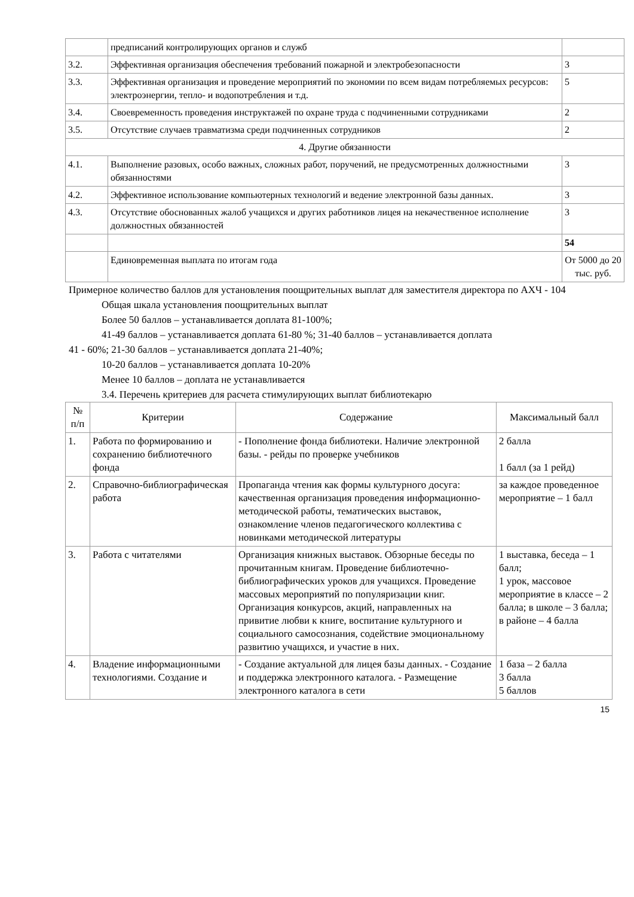| | предписаний контролирующих органов и служб | |
| 3.2. | Эффективная организация обеспечения требований пожарной и электробезопасности | 3 |
| 3.3. | Эффективная организация и проведение мероприятий по экономии по всем видам потребляемых ресурсов: электроэнергии, тепло- и водопотребления и т.д. | 5 |
| 3.4. | Своевременность проведения инструктажей по охране труда с подчиненными сотрудниками | 2 |
| 3.5. | Отсутствие случаев травматизма среди подчиненных сотрудников | 2 |
| 4. Другие обязанности | | |
| 4.1. | Выполнение разовых, особо важных, сложных работ, поручений, не предусмотренных должностными обязанностями | 3 |
| 4.2. | Эффективное использование компьютерных технологий и ведение электронной базы данных. | 3 |
| 4.3. | Отсутствие обоснованных жалоб учащихся и других работников лицея на некачественное исполнение должностных обязанностей | 3 |
| | | 54 |
| | Единовременная выплата по итогам года | От 5000 до 20 тыс. руб. |
Примерное количество баллов для установления поощрительных выплат для заместителя директора по АХЧ - 104
Общая шкала установления поощрительных выплат
Более 50 баллов – устанавливается доплата 81-100%;
41-49 баллов – устанавливается доплата 61-80 %; 31-40 баллов – устанавливается доплата
41 - 60%; 21-30 баллов – устанавливается доплата 21-40%;
10-20 баллов – устанавливается доплата 10-20%
Менее 10 баллов – доплата не устанавливается
3.4. Перечень критериев для расчета стимулирующих выплат библиотекарю
| № п/п | Критерии | Содержание | Максимальный балл |
| --- | --- | --- | --- |
| 1. | Работа по формированию и сохранению библиотечного фонда | - Пополнение фонда библиотеки. Наличие электронной базы. - рейды по проверке учебников | 2 балла 1 балл (за 1 рейд) |
| 2. | Справочно-библиографическая работа | Пропаганда чтения как формы культурного досуга: качественная организация проведения информационно-методической работы, тематических выставок, ознакомление членов педагогического коллектива с новинками методической литературы | за каждое проведенное мероприятие – 1 балл |
| 3. | Работа с читателями | Организация книжных выставок. Обзорные беседы по прочитанным книгам. Проведение библиотечно-библиографических уроков для учащихся. Проведение массовых мероприятий по популяризации книг. Организация конкурсов, акций, направленных на привитие любви к книге, воспитание культурного и социального самосознания, содействие эмоциональному развитию учащихся, и участие в них. | 1 выставка, беседа – 1 балл; 1 урок, массовое мероприятие в классе – 2 балла; в школе – 3 балла; в районе – 4 балла |
| 4. | Владение информационными технологиями. Создание и | - Создание актуальной для лицея базы данных. - Создание и поддержка электронного каталога. - Размещение электронного каталога в сети | 1 база – 2 балла 3 балла 5 баллов |
15